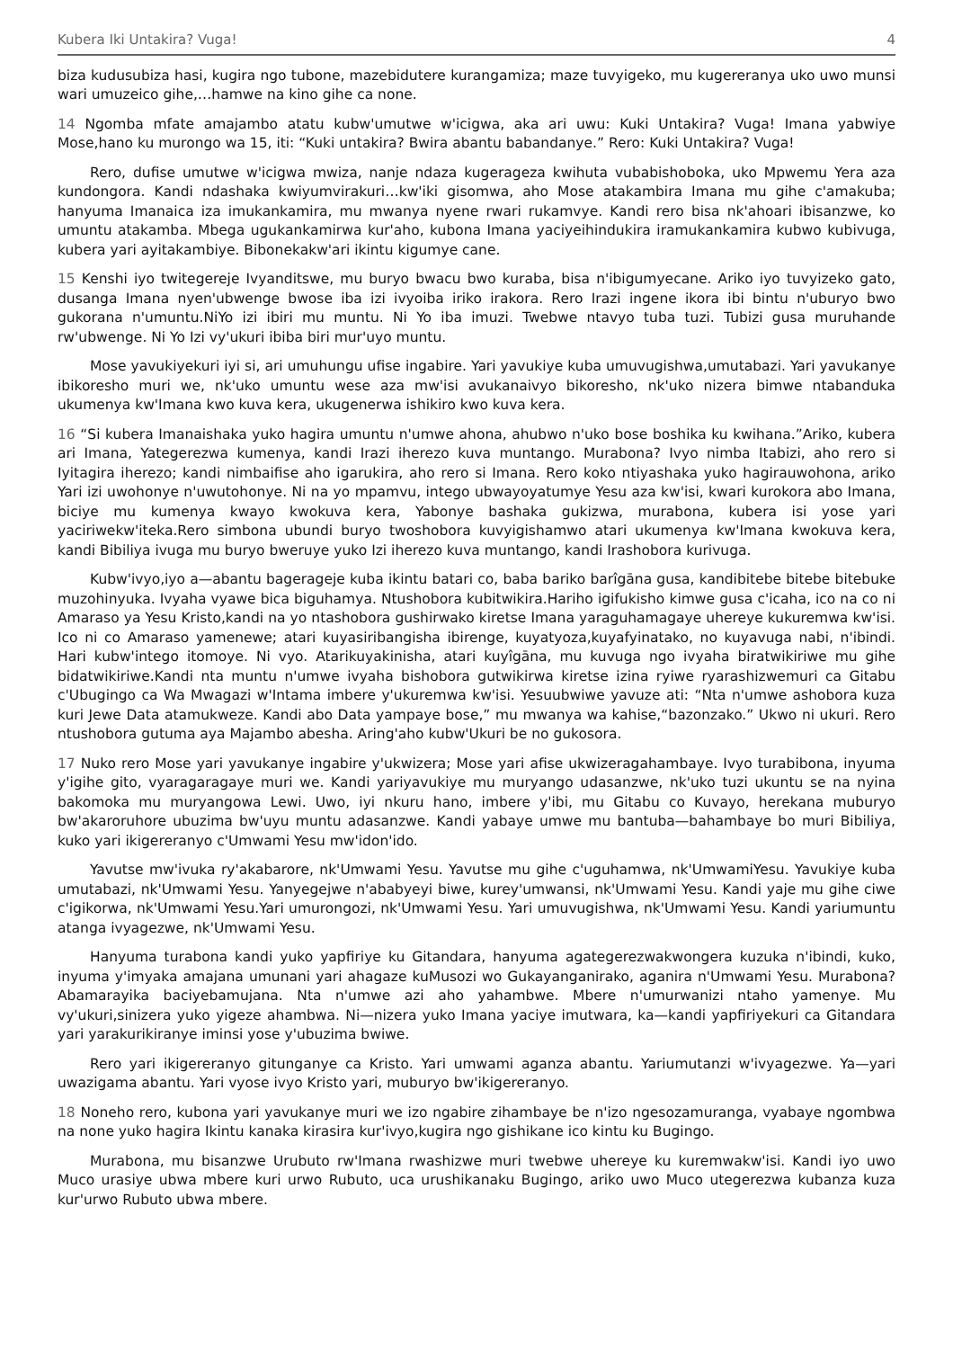Kubera Iki Untakira? Vuga! 4
biza kudusubiza hasi, kugira ngo tubone, mazebidutere kurangamiza; maze tuvyigeko, mu kugereranya uko uwo munsi wari umuzeico gihe,…hamwe na kino gihe ca none.
14 Ngomba mfate amajambo atatu kubw'umutwe w'icigwa, aka ari uwu: Kuki Untakira? Vuga! Imana yabwiye Mose,hano ku murongo wa 15, iti: “Kuki untakira? Bwira abantu babandanye.” Rero: Kuki Untakira? Vuga!
Rero, dufise umutwe w'icigwa mwiza, nanje ndaza kugerageza kwihuta vubabishoboka, uko Mpwemu Yera aza kundongora. Kandi ndashaka kwiyumvirakuri…kw'iki gisomwa, aho Mose atakambira Imana mu gihe c'amakuba; hanyuma Imanaica iza imukankamira, mu mwanya nyene rwari rukamvye. Kandi rero bisa nk'ahoari ibisanzwe, ko umuntu atakamba. Mbega ugukankamirwa kur'aho, kubona Imana yaciyeihindukira iramukankamira kubwo kubivuga, kubera yari ayitakambiye. Bibonekakw'ari ikintu kigumye cane.
15 Kenshi iyo twitegereje Ivyanditswe, mu buryo bwacu bwo kuraba, bisa n'ibigumyecane. Ariko iyo tuvyizeko gato, dusanga Imana nyen'ubwenge bwose iba izi ivyoiba iriko irakora. Rero Irazi ingene ikora ibi bintu n'uburyo bwo gukorana n'umuntu.NiYo izi ibiri mu muntu. Ni Yo iba imuzi. Twebwe ntavyo tuba tuzi. Tubizi gusa muruhande rw'ubwenge. Ni Yo Izi vy'ukuri ibiba biri mur'uyo muntu.
Mose yavukiyekuri iyi si, ari umuhungu ufise ingabire. Yari yavukiye kuba umuvugishwa,umutabazi. Yari yavukanye ibikoresho muri we, nk'uko umuntu wese aza mw'isi avukanaivyo bikoresho, nk'uko nizera bimwe ntabanduka ukumenya kw'Imana kwo kuva kera, ukugenerwa ishikiro kwo kuva kera.
16 “Si kubera Imanaishaka yuko hagira umuntu n'umwe ahona, ahubwo n'uko bose boshika ku kwihana.”Ariko, kubera ari Imana, Yategerezwa kumenya, kandi Irazi iherezo kuva muntango. Murabona? Ivyo nimba Itabizi, aho rero si Iyitagira iherezo; kandi nimbaifise aho igarukira, aho rero si Imana. Rero koko ntiyashaka yuko hagirauwohona, ariko Yari izi uwohonye n'uwutohonye. Ni na yo mpamvu, intego ubwayoyatumye Yesu aza kw'isi, kwari kurokora abo Imana, biciye mu kumenya kwayo kwokuva kera, Yabonye bashaka gukizwa, murabona, kubera isi yose yari yaciriwekw'iteka.Rero simbona ubundi buryo twoshobora kuvyigishamwo atari ukumenya kw'Imana kwokuva kera, kandi Bibiliya ivuga mu buryo bweruye yuko Izi iherezo kuva muntango, kandi Irashobora kurivuga.
Kubw'ivyo,iyo a—abantu bagerageje kuba ikintu batari co, baba bariko barîgāna gusa, kandibitebe bitebe bitebuke muzohinyuka. Ivyaha vyawe bica biguhamya. Ntushobora kubitwikira.Hariho igifukisho kimwe gusa c'icaha, ico na co ni Amaraso ya Yesu Kristo,kandi na yo ntashobora gushirwako kiretse Imana yaraguhamagaye uhereye kukuremwa kw'isi. Ico ni co Amaraso yamenewe; atari kuyasiribangisha ibirenge, kuyatyoza,kuyafyinatako, no kuyavuga nabi, n'ibindi. Hari kubw'intego itomoye. Ni vyo. Atarikuyakinisha, atari kuyîgāna, mu kuvuga ngo ivyaha biratwikiriwe mu gihe bidatwikiriwe.Kandi nta muntu n'umwe ivyaha bishobora gutwikirwa kiretse izina ryiwe ryarashizwemuri ca Gitabu c'Ubugingo ca Wa Mwagazi w'Intama imbere y'ukuremwa kw'isi. Yesuubwiwe yavuze ati: “Nta n'umwe ashobora kuza kuri Jewe Data atamukweze. Kandi abo Data yampaye bose,” mu mwanya wa kahise,“bazonzako.” Ukwo ni ukuri. Rero ntushobora gutuma aya Majambo abesha. Aring'aho kubw'Ukuri be no gukosora.
17 Nuko rero Mose yari yavukanye ingabire y'ukwizera; Mose yari afise ukwizeragahambaye. Ivyo turabibona, inyuma y'igihe gito, vyaragaragaye muri we. Kandi yariyavukiye mu muryango udasanzwe, nk'uko tuzi ukuntu se na nyina bakomoka mu muryangowa Lewi. Uwo, iyi nkuru hano, imbere y'ibi, mu Gitabu co Kuvayo, herekana muburyo bw'akaroruhore ubuzima bw'uyu muntu adasanzwe. Kandi yabaye umwe mu bantuba—bahambaye bo muri Bibiliya, kuko yari ikigereranyo c'Umwami Yesu mw'idon'ido.
Yavutse mw'ivuka ry'akabarore, nk'Umwami Yesu. Yavutse mu gihe c'uguhamwa, nk'UmwamiYesu. Yavukiye kuba umutabazi, nk'Umwami Yesu. Yanyegejwe n'ababyeyi biwe, kurey'umwansi, nk'Umwami Yesu. Kandi yaje mu gihe ciwe c'igikorwa, nk'Umwami Yesu.Yari umurongozi, nk'Umwami Yesu. Yari umuvugishwa, nk'Umwami Yesu. Kandi yariumuntu atanga ivyagezwe, nk'Umwami Yesu.
Hanyuma turabona kandi yuko yapfiriye ku Gitandara, hanyuma agategerezwakwongera kuzuka n'ibindi, kuko, inyuma y'imyaka amajana umunani yari ahagaze kuMusozi wo Gukayanganirako, aganira n'Umwami Yesu. Murabona? Abamarayika baciyebamujana. Nta n'umwe azi aho yahambwe. Mbere n'umurwanizi ntaho yamenye. Mu vy'ukuri,sinizera yuko yigeze ahambwa. Ni—nizera yuko Imana yaciye imutwara, ka—kandi yapfiriyekuri ca Gitandara yari yarakurikiranye iminsi yose y'ubuzima bwiwe.
Rero yari ikigereranyo gitunganye ca Kristo. Yari umwami aganza abantu. Yariumutanzi w'ivyagezwe. Ya—yari uwazigama abantu. Yari vyose ivyo Kristo yari, muburyo bw'ikigereranyo.
18 Noneho rero, kubona yari yavukanye muri we izo ngabire zihambaye be n'izo ngesozamuranga, vyabaye ngombwa na none yuko hagira Ikintu kanaka kirasira kur'ivyo,kugira ngo gishikane ico kintu ku Bugingo.
Murabona, mu bisanzwe Urubuto rw'Imana rwashizwe muri twebwe uhereye ku kuremwakw'isi. Kandi iyo uwo Muco urasiye ubwa mbere kuri urwo Rubuto, uca urushikanaku Bugingo, ariko uwo Muco utegerezwa kubanza kuza kur'urwo Rubuto ubwa mbere.